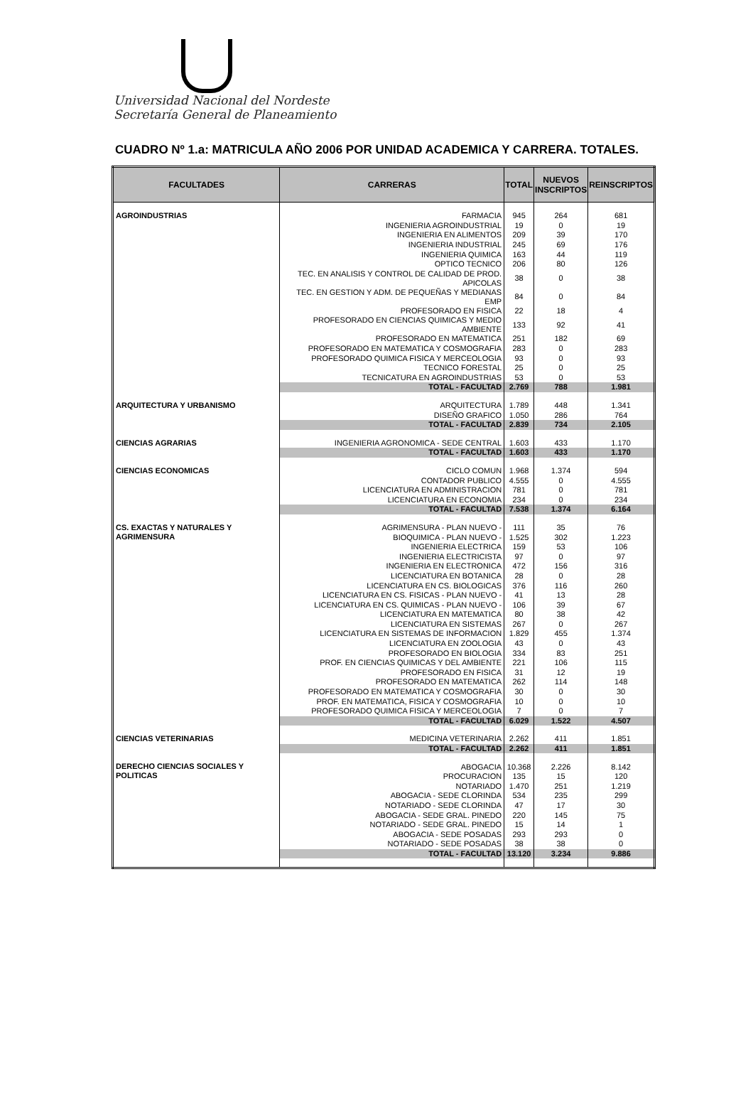Universidad Nacional del Nordeste
Secretaría General de Planeamiento
CUADRO Nº 1.a: MATRICULA AÑO 2006 POR UNIDAD ACADEMICA Y CARRERA. TOTALES.
| FACULTADES | CARRERAS | TOTAL | NUEVOS INSCRIPTOS | REINSCRIPTOS |
| --- | --- | --- | --- | --- |
| AGROINDUSTRIAS | FARMACIA | 945 | 264 | 681 |
| | INGENIERIA AGROINDUSTRIAL | 19 | 0 | 19 |
| | INGENIERIA EN ALIMENTOS | 209 | 39 | 170 |
| | INGENIERIA INDUSTRIAL | 245 | 69 | 176 |
| | INGENIERIA QUIMICA | 163 | 44 | 119 |
| | OPTICO TECNICO | 206 | 80 | 126 |
| | TEC. EN ANALISIS Y CONTROL DE CALIDAD DE PROD. APICOLAS | 38 | 0 | 38 |
| | TEC. EN GESTION Y ADM. DE PEQUEÑAS Y MEDIANAS EMP | 84 | 0 | 84 |
| | PROFESORADO EN FISICA | 22 | 18 | 4 |
| | PROFESORADO EN CIENCIAS QUIMICAS Y MEDIO AMBIENTE | 133 | 92 | 41 |
| | PROFESORADO EN MATEMATICA | 251 | 182 | 69 |
| | PROFESORADO EN MATEMATICA Y COSMOGRAFIA | 283 | 0 | 283 |
| | PROFESORADO QUIMICA FISICA Y MERCEOLOGIA | 93 | 0 | 93 |
| | TECNICO FORESTAL | 25 | 0 | 25 |
| | TECNICATURA EN AGROINDUSTRIAS | 53 | 0 | 53 |
| | TOTAL - FACULTAD | 2.769 | 788 | 1.981 |
| ARQUITECTURA Y URBANISMO | ARQUITECTURA | 1.789 | 448 | 1.341 |
| | DISEÑO GRAFICO | 1.050 | 286 | 764 |
| | TOTAL - FACULTAD | 2.839 | 734 | 2.105 |
| CIENCIAS AGRARIAS | INGENIERIA AGRONOMICA - SEDE CENTRAL | 1.603 | 433 | 1.170 |
| | TOTAL - FACULTAD | 1.603 | 433 | 1.170 |
| CIENCIAS ECONOMICAS | CICLO COMUN | 1.968 | 1.374 | 594 |
| | CONTADOR PUBLICO | 4.555 | 0 | 4.555 |
| | LICENCIATURA EN ADMINISTRACION | 781 | 0 | 781 |
| | LICENCIATURA EN ECONOMIA | 234 | 0 | 234 |
| | TOTAL - FACULTAD | 7.538 | 1.374 | 6.164 |
| CS. EXACTAS Y NATURALES Y AGRIMENSURA | AGRIMENSURA - PLAN NUEVO - | 111 | 35 | 76 |
| | BIOQUIMICA - PLAN NUEVO - | 1.525 | 302 | 1.223 |
| | INGENIERIA ELECTRICA | 159 | 53 | 106 |
| | INGENIERIA ELECTRICISTA | 97 | 0 | 97 |
| | INGENIERIA EN ELECTRONICA | 472 | 156 | 316 |
| | LICENCIATURA EN BOTANICA | 28 | 0 | 28 |
| | LICENCIATURA EN CS. BIOLOGICAS | 376 | 116 | 260 |
| | LICENCIATURA EN CS. FISICAS - PLAN NUEVO - | 41 | 13 | 28 |
| | LICENCIATURA EN CS. QUIMICAS - PLAN NUEVO - | 106 | 39 | 67 |
| | LICENCIATURA EN MATEMATICA | 80 | 38 | 42 |
| | LICENCIATURA EN SISTEMAS | 267 | 0 | 267 |
| | LICENCIATURA EN SISTEMAS DE INFORMACION | 1.829 | 455 | 1.374 |
| | LICENCIATURA EN ZOOLOGIA | 43 | 0 | 43 |
| | PROFESORADO EN BIOLOGIA | 334 | 83 | 251 |
| | PROF. EN CIENCIAS QUIMICAS Y DEL AMBIENTE | 221 | 106 | 115 |
| | PROFESORADO EN FISICA | 31 | 12 | 19 |
| | PROFESORADO EN MATEMATICA | 262 | 114 | 148 |
| | PROFESORADO EN MATEMATICA Y COSMOGRAFIA | 30 | 0 | 30 |
| | PROF. EN MATEMATICA, FISICA Y COSMOGRAFIA | 10 | 0 | 10 |
| | PROFESORADO QUIMICA FISICA Y MERCEOLOGIA | 7 | 0 | 7 |
| | TOTAL - FACULTAD | 6.029 | 1.522 | 4.507 |
| CIENCIAS VETERINARIAS | MEDICINA VETERINARIA | 2.262 | 411 | 1.851 |
| | TOTAL - FACULTAD | 2.262 | 411 | 1.851 |
| DERECHO CIENCIAS SOCIALES Y POLITICAS | ABOGACIA | 10.368 | 2.226 | 8.142 |
| | PROCURACION | 135 | 15 | 120 |
| | NOTARIADO | 1.470 | 251 | 1.219 |
| | ABOGACIA - SEDE CLORINDA | 534 | 235 | 299 |
| | NOTARIADO - SEDE CLORINDA | 47 | 17 | 30 |
| | ABOGACIA - SEDE GRAL. PINEDO | 220 | 145 | 75 |
| | NOTARIADO - SEDE GRAL. PINEDO | 15 | 14 | 1 |
| | ABOGACIA - SEDE POSADAS | 293 | 293 | 0 |
| | NOTARIADO - SEDE POSADAS | 38 | 38 | 0 |
| | TOTAL - FACULTAD | 13.120 | 3.234 | 9.886 |